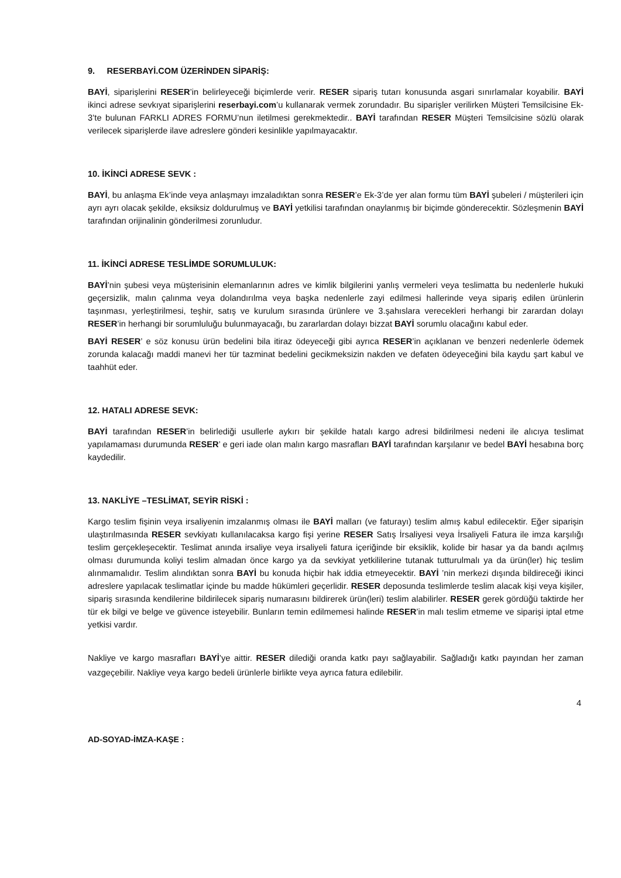9. RESERBAYİ.COM ÜZERİNDEN SİPARİŞ:
BAYİ, siparişlerini RESER’in belirleyeceği biçimlerde verir. RESER sipariş tutarı konusunda asgari sınırlamalar koyabilir. BAYİ ikinci adrese sevkıyat siparişlerini reserbayi.com’u kullanarak vermek zorundadır. Bu siparişler verilirken Müşteri Temsilcisine Ek-3’te bulunan FARKLI ADRES FORMU’nun iletilmesi gerekmektedir.. BAYİ tarafından RESER Müşteri Temsilcisine sözlü olarak verilecek siparişlerde ilave adreslere gönderi kesinlikle yapılmayacaktır.
10. İKİNCİ ADRESE SEVK :
BAYİ, bu anlaşma Ek’inde veya anlaşmayı imzaladıktan sonra RESER’e Ek-3’de yer alan formu tüm BAYİ şubeleri / müşterileri için ayrı ayrı olacak şekilde, eksiksiz doldurulmuş ve BAYİ yetkilisi tarafından onaylanmış bir biçimde gönderecektir. Sözleşmenin BAYİ tarafından orijinalinin gönderilmesi zorunludur.
11. İKİNCİ ADRESE TESLİMDE SORUMLULUK:
BAYİ’nin şubesi veya müşterisinin elemanlarının adres ve kimlik bilgilerini yanlış vermeleri veya teslimatta bu nedenlerle hukuki geçersizlik, malın çalınma veya dolandırılma veya başka nedenlerle zayi edilmesi hallerinde veya sipariş edilen ürünlerin taşınması, yerleştirilmesi, teşhir, satış ve kurulum sırasında ürünlere ve 3.şahıslara verecekleri herhangi bir zarardan dolayı RESER’in herhangi bir sorumluluğu bulunmayacağı, bu zararlardan dolayı bizzat BAYİ sorumlu olacağını kabul eder.
BAYİ RESER’ e söz konusu ürün bedelini bila itiraz ödeyeceği gibi ayrıca RESER’in açıklanan ve benzeri nedenlerle ödemek zorunda kalacağı maddi manevi her tür tazminat bedelini gecikmeksizin nakden ve defaten ödeyeceğini bila kaydu şart kabul ve taahhüt eder.
12. HATALI ADRESE SEVK:
BAYİ tarafından RESER’in belirlediği usullerle aykırı bir şekilde hatalı kargo adresi bildirilmesi nedeni ile alıcıya teslimat yapılamaması durumunda RESER’ e geri iade olan malın kargo masrafları BAYİ tarafından karşılanır ve bedel BAYİ hesabına borç kaydedilir.
13. NAKLİYE –TESLİMAT, SEYİR RİSKİ :
Kargo teslim fişinin veya irsaliyenin imzalanmış olması ile BAYİ malları (ve faturayı) teslim almış kabul edilecektir. Eğer siparişin ulaştırılmasında RESER sevkiyatı kullanılacaksa kargo fişi yerine RESER Satış İrsaliyesi veya İrsaliyeli Fatura ile imza karşılığı teslim gerçekleşecektir. Teslimat anında irsaliye veya irsaliyeli fatura içeriğinde bir eksiklik, kolide bir hasar ya da bandı açılmış olması durumunda koliyi teslim almadan önce kargo ya da sevkiyat yetkililerine tutanak tutturulmalı ya da ürün(ler) hiç teslim alınmamalıdır. Teslim alındıktan sonra BAYİ bu konuda hiçbir hak iddia etmeyecektir. BAYİ ’nin merkezi dışında bildireceği ikinci adreslere yapılacak teslimatlar içinde bu madde hükümleri geçerlidir. RESER deposunda teslimlerde teslim alacak kişi veya kişiler, sipariş sırasında kendilerine bildirilecek sipariş numarasını bildirerek ürün(leri) teslim alabilirler. RESER gerek gördüğü taktirde her tür ek bilgi ve belge ve güvence isteyebilir. Bunların temin edilmemesi halinde RESER’in malı teslim etmeme ve siparişi iptal etme yetkisi vardır.
Nakliye ve kargo masrafları BAYİ’ye aittir. RESER dilediği oranda katkı payı sağlayabilir. Sağladığı katkı payından her zaman vazgeçebilir. Nakliye veya kargo bedeli ürünlerle birlikte veya ayrıca fatura edilebilir.
4
AD-SOYAD-İMZA-KAŞE :